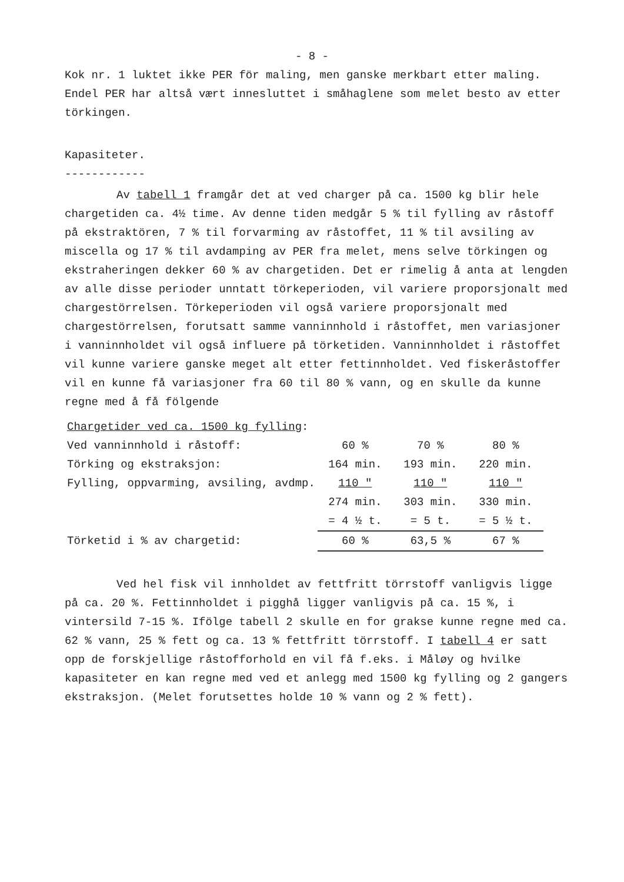- 8 -
Kok nr. 1 luktet ikke PER för maling, men ganske merkbart etter maling. Endel PER har altså vært innesluttet i småhaglene som melet besto av etter törkingen.
Kapasiteter.
------------
Av tabell 1 framgår det at ved charger på ca. 1500 kg blir hele chargetiden ca. 4½ time. Av denne tiden medgår 5 % til fylling av råstoff på ekstraktören, 7 % til forvarming av råstoffet, 11 % til avsiling av miscella og 17 % til avdamping av PER fra melet, mens selve törkingen og ekstraheringen dekker 60 % av chargetiden. Det er rimelig å anta at lengden av alle disse perioder unntatt törkeperioden, vil variere proporsjonalt med chargestörrelsen. Törkeperioden vil også variere proporsjonalt med chargestörrelsen, forutsatt samme vanninnhold i råstoffet, men variasjoner i vanninnholdet vil også influere på törketiden. Vanninnholdet i råstoffet vil kunne variere ganske meget alt etter fettinnholdet. Ved fiskeråstoffer vil en kunne få variasjoner fra 60 til 80 % vann, og en skulle da kunne regne med å få fölgende
| Chargetider ved ca. 1500 kg fylling : | | | |
| Ved vanninnhold i råstoff: | 60 % | 70 % | 80 % |
| Törking og ekstraksjon: | 164 min. | 193 min. | 220 min. |
| Fylling, oppvarming, avsiling, avdmp. | 110 " | 110 " | 110 " |
| | 274 min. | 303 min. | 330 min. |
| | = 4 ½ t. | = 5 t. | = 5 ½ t. |
| Törketid i % av chargetid: | 60 % | 63,5 % | 67 % |
Ved hel fisk vil innholdet av fettfritt törrstoff vanligvis ligge på ca. 20 %. Fettinnholdet i pigghå ligger vanligvis på ca. 15 %, i vintersild 7-15 %. Ifölge tabell 2 skulle en for grakse kunne regne med ca. 62 % vann, 25 % fett og ca. 13 % fettfritt törrstoff. I tabell 4 er satt opp de forskjellige råstofforhold en vil få f.eks. i Måløy og hvilke kapasiteter en kan regne med ved et anlegg med 1500 kg fylling og 2 gangers ekstraksjon. (Melet forutsettes holde 10 % vann og 2 % fett).